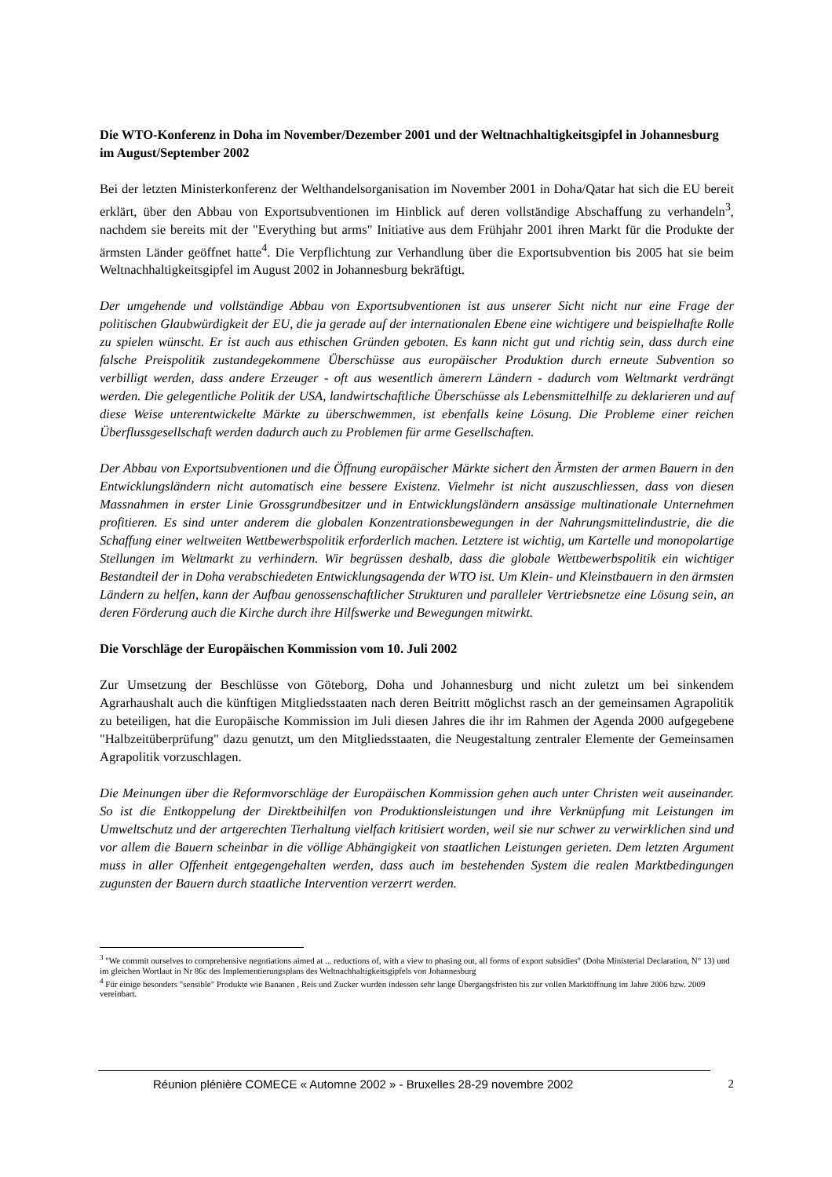Die WTO-Konferenz in Doha im November/Dezember 2001 und der Weltnachhaltigkeitsgipfel in Johannesburg im August/September 2002
Bei der letzten Ministerkonferenz der Welthandelsorganisation im November 2001 in Doha/Qatar hat sich die EU bereit erklärt, über den Abbau von Exportsubventionen im Hinblick auf deren vollständige Abschaffung zu verhandeln<sup>3</sup>, nachdem sie bereits mit der "Everything but arms" Initiative aus dem Frühjahr 2001 ihren Markt für die Produkte der ärmsten Länder geöffnet hatte<sup>4</sup>. Die Verpflichtung zur Verhandlung über die Exportsubvention bis 2005 hat sie beim Weltnachhaltigkeitsgipfel im August 2002 in Johannesburg bekräftigt.
Der umgehende und vollständige Abbau von Exportsubventionen ist aus unserer Sicht nicht nur eine Frage der politischen Glaubwürdigkeit der EU, die ja gerade auf der internationalen Ebene eine wichtigere und beispielhafte Rolle zu spielen wünscht. Er ist auch aus ethischen Gründen geboten. Es kann nicht gut und richtig sein, dass durch eine falsche Preispolitik zustandegekommene Überschüsse aus europäischer Produktion durch erneute Subvention so verbilligt werden, dass andere Erzeuger - oft aus wesentlich ämerern Ländern - dadurch vom Weltmarkt verdrängt werden. Die gelegentliche Politik der USA, landwirtschaftliche Überschüsse als Lebensmittelhilfe zu deklarieren und auf diese Weise unterentwickelte Märkte zu überschwemmen, ist ebenfalls keine Lösung. Die Probleme einer reichen Überflussgesellschaft werden dadurch auch zu Problemen für arme Gesellschaften.
Der Abbau von Exportsubventionen und die Öffnung europäischer Märkte sichert den Ärmsten der armen Bauern in den Entwicklungsländern nicht automatisch eine bessere Existenz. Vielmehr ist nicht auszuschliessen, dass von diesen Massnahmen in erster Linie Grossgrundbesitzer und in Entwicklungsländern ansässige multinationale Unternehmen profitieren. Es sind unter anderem die globalen Konzentrationsbewegungen in der Nahrungsmittelindustrie, die die Schaffung einer weltweiten Wettbewerbspolitik erforderlich machen. Letztere ist wichtig, um Kartelle und monopolartige Stellungen im Weltmarkt zu verhindern. Wir begrüssen deshalb, dass die globale Wettbewerbspolitik ein wichtiger Bestandteil der in Doha verabschiedeten Entwicklungsagenda der WTO ist. Um Klein- und Kleinstbauern in den ärmsten Ländern zu helfen, kann der Aufbau genossenschaftlicher Strukturen und paralleler Vertriebsnetze eine Lösung sein, an deren Förderung auch die Kirche durch ihre Hilfswerke und Bewegungen mitwirkt.
Die Vorschläge der Europäischen Kommission vom 10. Juli 2002
Zur Umsetzung der Beschlüsse von Göteborg, Doha und Johannesburg und nicht zuletzt um bei sinkendem Agrarhaushalt auch die künftigen Mitgliedsstaaten nach deren Beitritt möglichst rasch an der gemeinsamen Agrapolitik zu beteiligen, hat die Europäische Kommission im Juli diesen Jahres die ihr im Rahmen der Agenda 2000 aufgegebene "Halbzeitüberprüfung" dazu genutzt, um den Mitgliedsstaaten, die Neugestaltung zentraler Elemente der Gemeinsamen Agrapolitik vorzuschlagen.
Die Meinungen über die Reformvorschläge der Europäischen Kommission gehen auch unter Christen weit auseinander. So ist die Entkoppelung der Direktbeihilfen von Produktionsleistungen und ihre Verknüpfung mit Leistungen im Umweltschutz und der artgerechten Tierhaltung vielfach kritisiert worden, weil sie nur schwer zu verwirklichen sind und vor allem die Bauern scheinbar in die völlige Abhängigkeit von staatlichen Leistungen gerieten. Dem letzten Argument muss in aller Offenheit entgegengehalten werden, dass auch im bestehenden System die realen Marktbedingungen zugunsten der Bauern durch staatliche Intervention verzerrt werden.
<sup>3</sup> "We commit ourselves to comprehensive negotiations aimed at ... reductions of, with a view to phasing out, all forms of export subsidies" (Doha Ministerial Declaration, N° 13) und im gleichen Wortlaut in Nr 86c des Implementierungsplans des Weltnachhaltigkeitsgipfels von Johannesburg
<sup>4</sup> Für einige besonders "sensible" Produkte wie Bananen , Reis und Zucker wurden indessen sehr lange Übergangsfristen bis zur vollen Marktöffnung im Jahre 2006 bzw. 2009 vereinbart.
Réunion plénière COMECE « Automne 2002 » - Bruxelles 28-29 novembre 2002 2